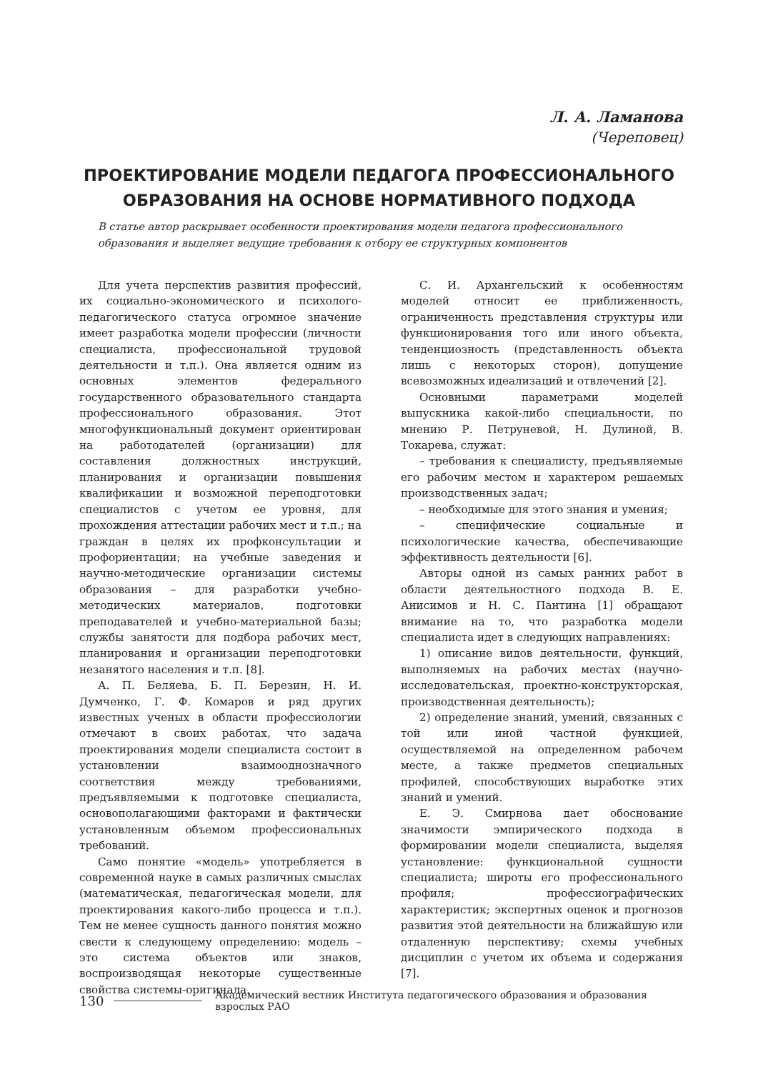Л. А. Ламанова
(Череповец)
ПРОЕКТИРОВАНИЕ МОДЕЛИ ПЕДАГОГА ПРОФЕССИОНАЛЬНОГО ОБРАЗОВАНИЯ НА ОСНОВЕ НОРМАТИВНОГО ПОДХОДА
В статье автор раскрывает особенности проектирования модели педагога профессионального образования и выделяет ведущие требования к отбору ее структурных компонентов
Для учета перспектив развития профессий, их социально-экономического и психолого-педагогического статуса огромное значение имеет разработка модели профессии (личности специалиста, профессиональной трудовой деятельности и т.п.). Она является одним из основных элементов федерального государственного образовательного стандарта профессионального образования. Этот многофункциональный документ ориентирован на работодателей (организации) для составления должностных инструкций, планирования и организации повышения квалификации и возможной переподготовки специалистов с учетом ее уровня, для прохождения аттестации рабочих мест и т.п.; на граждан в целях их профконсультации и профориентации; на учебные заведения и научно-методические организации системы образования – для разработки учебно-методических материалов, подготовки преподавателей и учебно-материальной базы; службы занятости для подбора рабочих мест, планирования и организации переподготовки незанятого населения и т.п. [8].
А. П. Беляева, Б. П. Березин, Н. И. Думченко, Г. Ф. Комаров и ряд других известных ученых в области профессиологии отмечают в своих работах, что задача проектирования модели специалиста состоит в установлении взаимооднозначного соответствия между требованиями, предъявляемыми к подготовке специалиста, основополагающими факторами и фактически установленным объемом профессиональных требований.
Само понятие «модель» употребляется в современной науке в самых различных смыслах (математическая, педагогическая модели, для проектирования какого-либо процесса и т.п.). Тем не менее сущность данного понятия можно свести к следующему определению: модель – это система объектов или знаков, воспроизводящая некоторые существенные свойства системы-оригинала.
С. И. Архангельский к особенностям моделей относит ее приближенность, ограниченность представления структуры или функционирования того или иного объекта, тенденциозность (представленность объекта лишь с некоторых сторон), допущение всевозможных идеализаций и отвлечений [2].
Основными параметрами моделей выпускника какой-либо специальности, по мнению Р. Петруневой, Н. Дулиной, В. Токарева, служат:
– требования к специалисту, предъявляемые его рабочим местом и характером решаемых производственных задач;
– необходимые для этого знания и умения;
– специфические социальные и психологические качества, обеспечивающие эффективность деятельности [6].
Авторы одной из самых ранних работ в области деятельностного подхода В. Е. Анисимов и Н. С. Пантина [1] обращают внимание на то, что разработка модели специалиста идет в следующих направлениях:
1) описание видов деятельности, функций, выполняемых на рабочих местах (научно-исследовательская, проектно-конструкторская, производственная деятельность);
2) определение знаний, умений, связанных с той или иной частной функцией, осуществляемой на определенном рабочем месте, а также предметов специальных профилей, способствующих выработке этих знаний и умений.
Е. Э. Смирнова дает обоснование значимости эмпирического подхода в формировании модели специалиста, выделяя установление: функциональной сущности специалиста; широты его профессионального профиля; профессиографических характеристик; экспертных оценок и прогнозов развития этой деятельности на ближайшую или отдаленную перспективу; схемы учебных дисциплин с учетом их объема и содержания [7].
130 Академический вестник Института педагогического образования и образования взрослых РАО